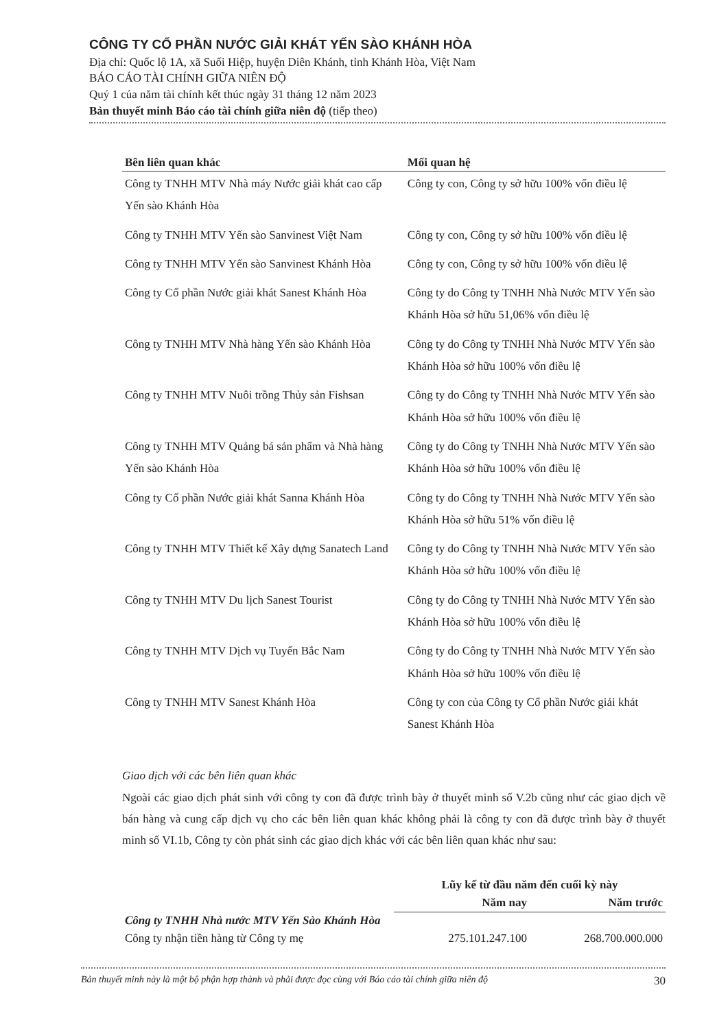CÔNG TY CỔ PHẦN NƯỚC GIẢI KHÁT YẾN SÀO KHÁNH HÒA
Địa chỉ: Quốc lộ 1A, xã Suối Hiệp, huyện Diên Khánh, tỉnh Khánh Hòa, Việt Nam
BÁO CÁO TÀI CHÍNH GIỮA NIÊN ĐỘ
Quý 1 của năm tài chính kết thúc ngày 31 tháng 12 năm 2023
Bản thuyết minh Báo cáo tài chính giữa niên độ (tiếp theo)
| Bên liên quan khác | Mối quan hệ |
| --- | --- |
| Công ty TNHH MTV Nhà máy Nước giải khát cao cấp Yến sào Khánh Hòa | Công ty con, Công ty sở hữu 100% vốn điều lệ |
| Công ty TNHH MTV Yến sào Sanvinest Việt Nam | Công ty con, Công ty sở hữu 100% vốn điều lệ |
| Công ty TNHH MTV Yến sào Sanvinest Khánh Hòa | Công ty con, Công ty sở hữu 100% vốn điều lệ |
| Công ty Cổ phần Nước giải khát Sanest Khánh Hòa | Công ty do Công ty TNHH Nhà Nước MTV Yến sào Khánh Hòa sở hữu 51,06% vốn điều lệ |
| Công ty TNHH MTV Nhà hàng Yến sào Khánh Hòa | Công ty do Công ty TNHH Nhà Nước MTV Yến sào Khánh Hòa sở hữu 100% vốn điều lệ |
| Công ty TNHH MTV Nuôi trồng Thủy sản Fishsan | Công ty do Công ty TNHH Nhà Nước MTV Yến sào Khánh Hòa sở hữu 100% vốn điều lệ |
| Công ty TNHH MTV Quảng bá sản phẩm và Nhà hàng Yến sào Khánh Hòa | Công ty do Công ty TNHH Nhà Nước MTV Yến sào Khánh Hòa sở hữu 100% vốn điều lệ |
| Công ty Cổ phần Nước giải khát Sanna Khánh Hòa | Công ty do Công ty TNHH Nhà Nước MTV Yến sào Khánh Hòa sở hữu 51% vốn điều lệ |
| Công ty TNHH MTV Thiết kế Xây dựng Sanatech Land | Công ty do Công ty TNHH Nhà Nước MTV Yến sào Khánh Hòa sở hữu 100% vốn điều lệ |
| Công ty TNHH MTV Du lịch Sanest Tourist | Công ty do Công ty TNHH Nhà Nước MTV Yến sào Khánh Hòa sở hữu 100% vốn điều lệ |
| Công ty TNHH MTV Dịch vụ Tuyến Bắc Nam | Công ty do Công ty TNHH Nhà Nước MTV Yến sào Khánh Hòa sở hữu 100% vốn điều lệ |
| Công ty TNHH MTV Sanest Khánh Hòa | Công ty con của Công ty Cổ phần Nước giải khát Sanest Khánh Hòa |
Giao dịch với các bên liên quan khác
Ngoài các giao dịch phát sinh với công ty con đã được trình bày ở thuyết minh số V.2b cũng như các giao dịch về bán hàng và cung cấp dịch vụ cho các bên liên quan khác không phải là công ty con đã được trình bày ở thuyết minh số VI.1b, Công ty còn phát sinh các giao dịch khác với các bên liên quan khác như sau:
| | Lũy kế từ đầu năm đến cuối kỳ này | |
| | Năm nay | Năm trước |
| Công ty TNHH Nhà nước MTV Yến Sào Khánh Hòa | | |
| Công ty nhận tiền hàng từ Công ty mẹ | 275.101.247.100 | 268.700.000.000 |
Bản thuyết minh này là một bộ phận hợp thành và phải được đọc cùng với Báo cáo tài chính giữa niên độ 30